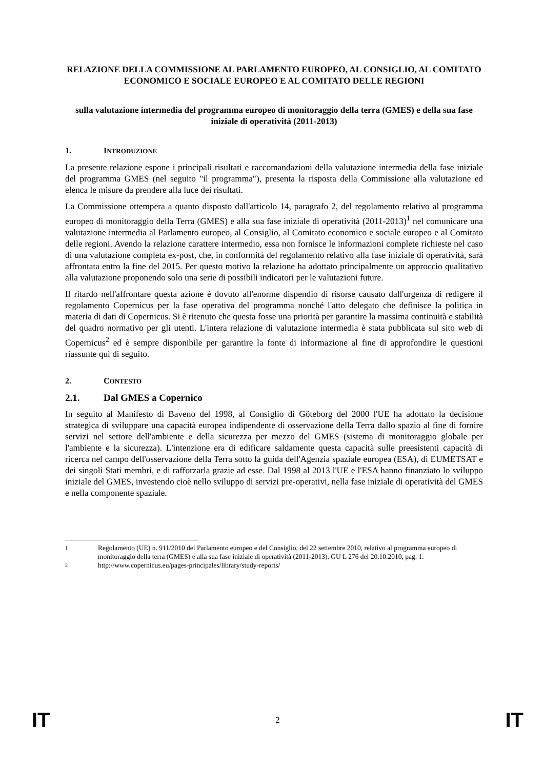RELAZIONE DELLA COMMISSIONE AL PARLAMENTO EUROPEO, AL CONSIGLIO, AL COMITATO ECONOMICO E SOCIALE EUROPEO E AL COMITATO DELLE REGIONI
sulla valutazione intermedia del programma europeo di monitoraggio della terra (GMES) e della sua fase iniziale di operatività (2011-2013)
1. INTRODUZIONE
La presente relazione espone i principali risultati e raccomandazioni della valutazione intermedia della fase iniziale del programma GMES (nel seguito "il programma"), presenta la risposta della Commissione alla valutazione ed elenca le misure da prendere alla luce dei risultati.
La Commissione ottempera a quanto disposto dall'articolo 14, paragrafo 2, del regolamento relativo al programma europeo di monitoraggio della Terra (GMES) e alla sua fase iniziale di operatività (2011-2013)<sup>1</sup> nel comunicare una valutazione intermedia al Parlamento europeo, al Consiglio, al Comitato economico e sociale europeo e al Comitato delle regioni. Avendo la relazione carattere intermedio, essa non fornisce le informazioni complete richieste nel caso di una valutazione completa ex-post, che, in conformità del regolamento relativo alla fase iniziale di operatività, sarà affrontata entro la fine del 2015. Per questo motivo la relazione ha adottato principalmente un approccio qualitativo alla valutazione proponendo solo una serie di possibili indicatori per le valutazioni future.
Il ritardo nell'affrontare questa azione è dovuto all'enorme dispendio di risorse causato dall'urgenza di redigere il regolamento Copernicus per la fase operativa del programma nonché l'atto delegato che definisce la politica in materia di dati di Copernicus. Si è ritenuto che questa fosse una priorità per garantire la massima continuità e stabilità del quadro normativo per gli utenti. L'intera relazione di valutazione intermedia è stata pubblicata sul sito web di Copernicus<sup>2</sup> ed è sempre disponibile per garantire la fonte di informazione al fine di approfondire le questioni riassunte qui di seguito.
2. CONTESTO
2.1. Dal GMES a Copernico
In seguito al Manifesto di Baveno del 1998, al Consiglio di Göteborg del 2000 l'UE ha adottato la decisione strategica di sviluppare una capacità europea indipendente di osservazione della Terra dallo spazio al fine di fornire servizi nel settore dell'ambiente e della sicurezza per mezzo del GMES (sistema di monitoraggio globale per l'ambiente e la sicurezza). L'intenzione era di edificare saldamente questa capacità sulle preesistenti capacità di ricerca nel campo dell'osservazione della Terra sotto la guida dell'Agenzia spaziale europea (ESA), di EUMETSAT e dei singoli Stati membri, e di rafforzarla grazie ad esse. Dal 1998 al 2013 l'UE e l'ESA hanno finanziato lo sviluppo iniziale del GMES, investendo cioè nello sviluppo di servizi pre-operativi, nella fase iniziale di operatività del GMES e nella componente spaziale.
1
Regolamento (UE) n. 911/2010 del Parlamento europeo e del Consiglio, del 22 settembre 2010, relativo al programma europeo di monitoraggio della terra (GMES) e alla sua fase iniziale di operatività (2011-2013). GU L 276 del 20.10.2010, pag. 1.
2
http://www.copernicus.eu/pages-principales/library/study-reports/
IT 2 IT